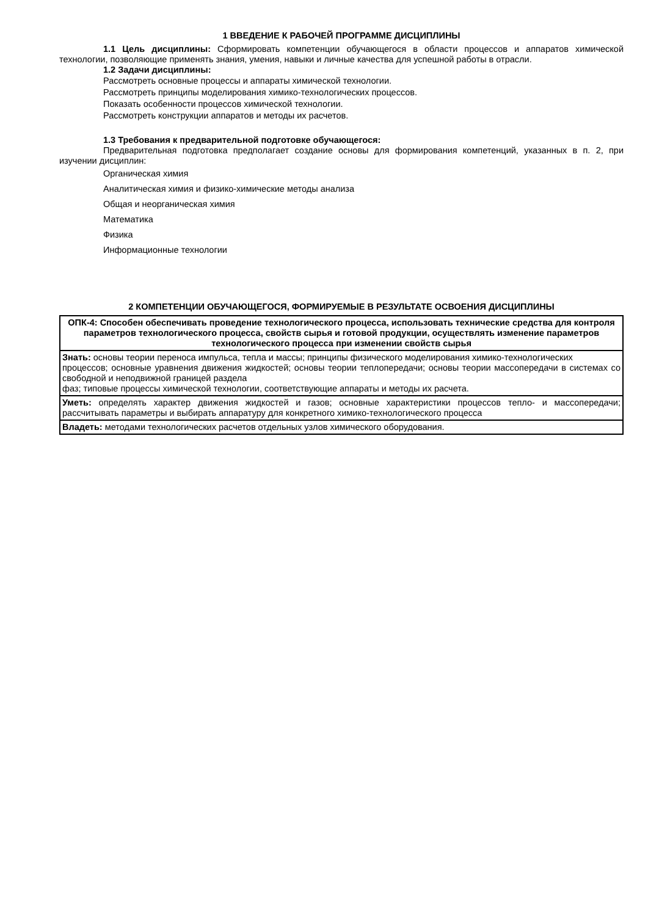1 ВВЕДЕНИЕ К РАБОЧЕЙ ПРОГРАММЕ ДИСЦИПЛИНЫ
1.1 Цель дисциплины: Сформировать компетенции обучающегося в области процессов и аппаратов химической технологии, позволяющие применять знания, умения, навыки и личные качества для успешной работы в отрасли.
1.2 Задачи дисциплины:
Рассмотреть основные процессы и аппараты химической технологии.
Рассмотреть принципы моделирования химико-технологических процессов.
Показать особенности процессов химической технологии.
Рассмотреть конструкции аппаратов и методы их расчетов.
1.3 Требования к предварительной подготовке обучающегося:
Предварительная подготовка предполагает создание основы для формирования компетенций, указанных в п. 2, при изучении дисциплин:
Органическая химия
Аналитическая химия и физико-химические методы анализа
Общая и неорганическая химия
Математика
Физика
Информационные технологии
2 КОМПЕТЕНЦИИ ОБУЧАЮЩЕГОСЯ, ФОРМИРУЕМЫЕ В РЕЗУЛЬТАТЕ ОСВОЕНИЯ ДИСЦИПЛИНЫ
| ОПК-4: Способен обеспечивать проведение технологического процесса, использовать технические средства для контроля параметров технологического процесса, свойств сырья и готовой продукции, осуществлять изменение параметров технологического процесса при изменении свойств сырья |
| Знать: основы теории переноса импульса, тепла и массы; принципы физического моделирования химико-технологических процессов; основные уравнения движения жидкостей; основы теории теплопередачи; основы теории массопередачи в системах со свободной и неподвижной границей раздела фаз; типовые процессы химической технологии, соответствующие аппараты и методы их расчета. |
| Уметь: определять характер движения жидкостей и газов; основные характеристики процессов тепло- и массопередачи; рассчитывать параметры и выбирать аппаратуру для конкретного химико-технологического процесса |
| Владеть: методами технологических расчетов отдельных узлов химического оборудования. |